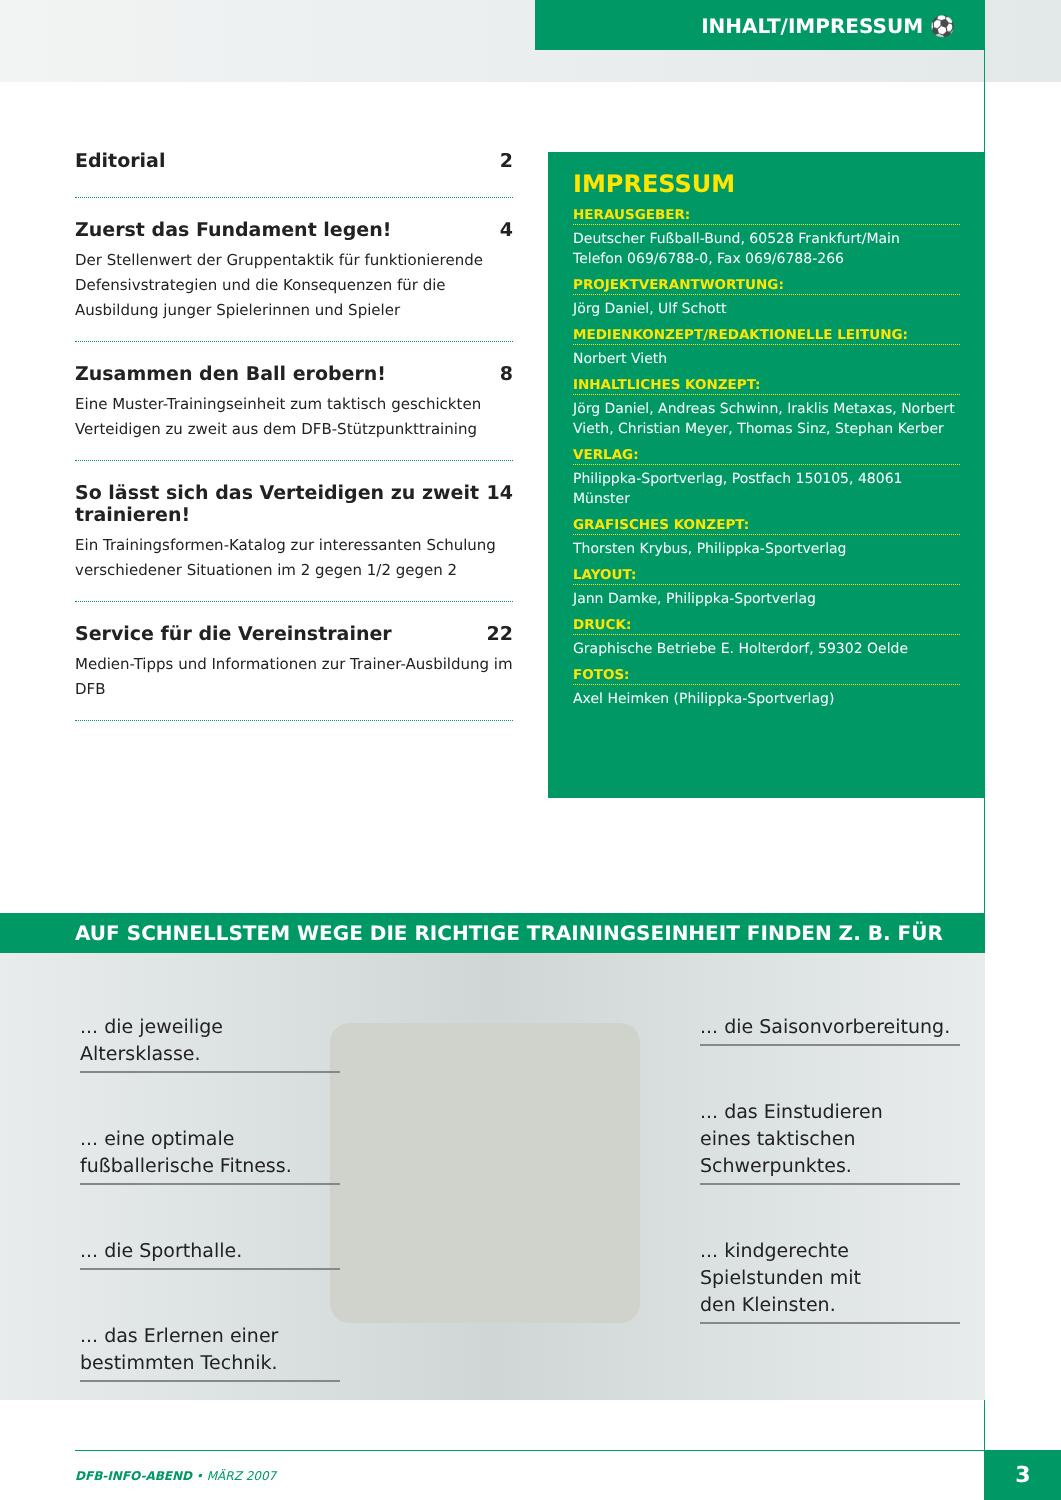INHALT/IMPRESSUM ⚽
Editorial 2
Zuerst das Fundament legen! 4
Der Stellenwert der Gruppentaktik für funktionierende Defensivstrategien und die Konsequenzen für die Ausbildung junger Spielerinnen und Spieler
Zusammen den Ball erobern! 8
Eine Muster-Trainingseinheit zum taktisch geschickten Verteidigen zu zweit aus dem DFB-Stützpunkttraining
So lässt sich das Verteidigen zu zweit trainieren! 14
Ein Trainingsformen-Katalog zur interessanten Schulung verschiedener Situationen im 2 gegen 1/2 gegen 2
Service für die Vereinstrainer 22
Medien-Tipps und Informationen zur Trainer-Ausbildung im DFB
IMPRESSUM
HERAUSGEBER:
Deutscher Fußball-Bund, 60528 Frankfurt/Main
Telefon 069/6788-0, Fax 069/6788-266
PROJEKTVERANTWORTUNG:
Jörg Daniel, Ulf Schott
MEDIENKONZEPT/REDAKTIONELLE LEITUNG:
Norbert Vieth
INHALTLICHES KONZEPT:
Jörg Daniel, Andreas Schwinn, Iraklis Metaxas, Norbert Vieth, Christian Meyer, Thomas Sinz, Stephan Kerber
VERLAG:
Philippka-Sportverlag, Postfach 150105, 48061 Münster
GRAFISCHES KONZEPT:
Thorsten Krybus, Philippka-Sportverlag
LAYOUT:
Jann Damke, Philippka-Sportverlag
DRUCK:
Graphische Betriebe E. Holterdorf, 59302 Oelde
FOTOS:
Axel Heimken (Philippka-Sportverlag)
AUF SCHNELLSTEM WEGE DIE RICHTIGE TRAININGSEINHEIT FINDEN Z. B. FÜR
... die jeweilige Altersklasse.
... eine optimale
fußballerische Fitness.
... die Sporthalle.
... das Erlernen einer
bestimmten Technik.
... die Saisonvorbereitung.
... das Einstudieren
eines taktischen
Schwerpunktes.
... kindgerechte
Spielstunden mit
den Kleinsten.
DFB-INFO-ABEND • MÄRZ 2007 3